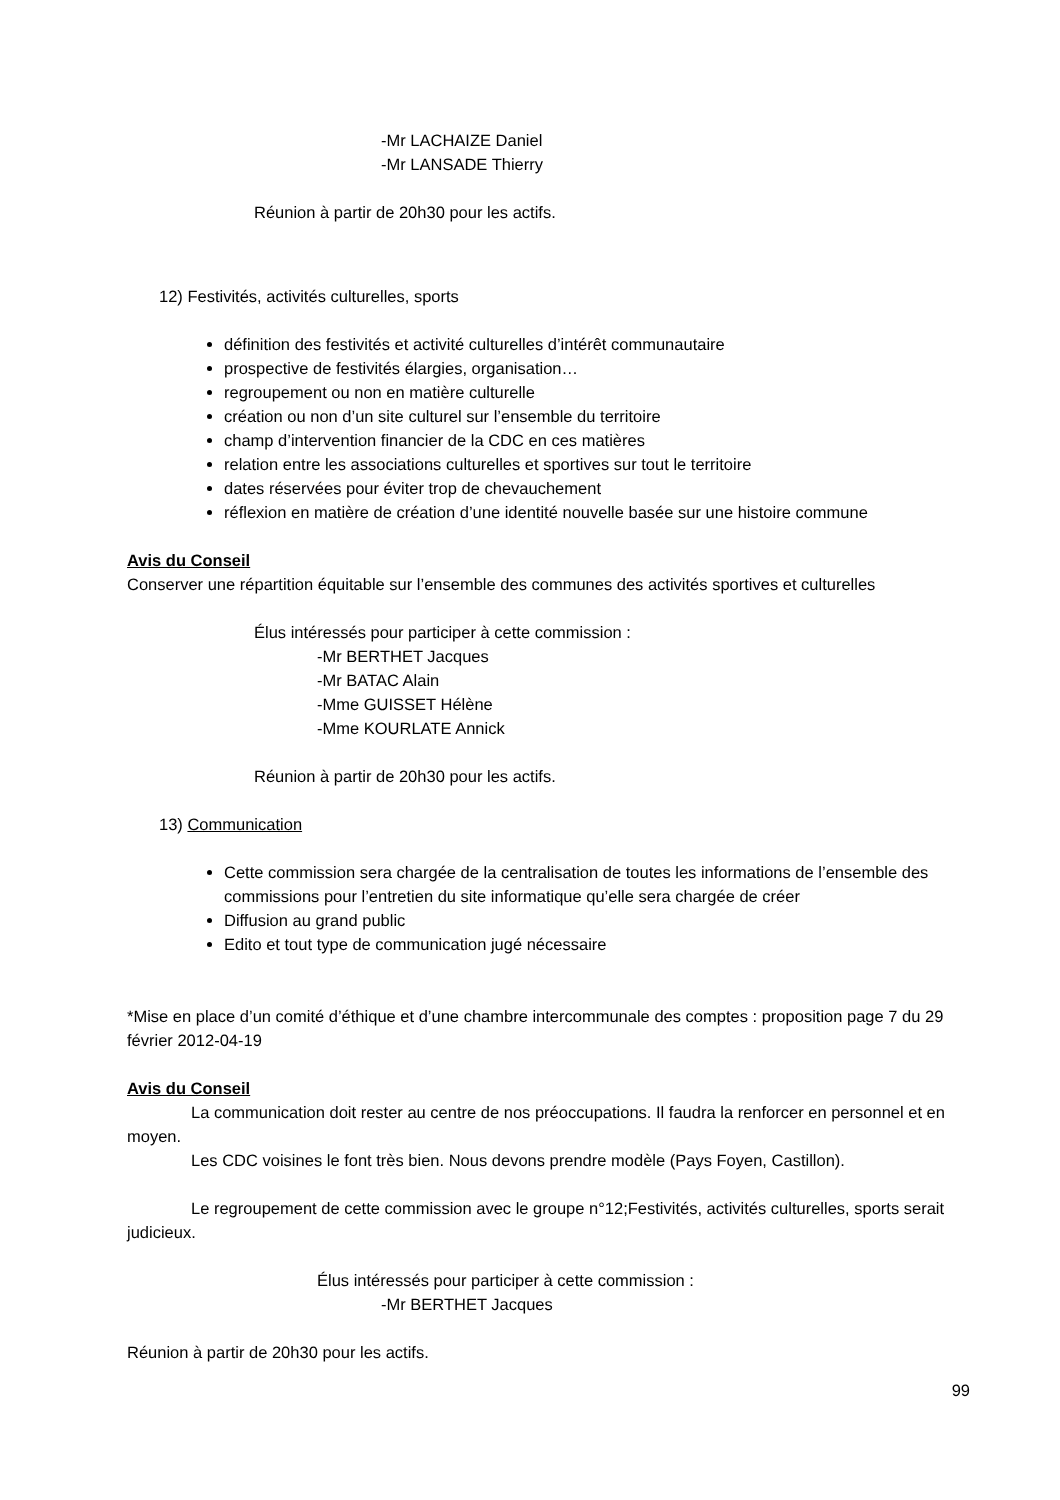-Mr LACHAIZE Daniel
-Mr LANSADE Thierry
Réunion à partir de 20h30 pour les actifs.
12) Festivités, activités culturelles, sports
définition des festivités et activité culturelles d’intérêt communautaire
prospective de festivités élargies, organisation…
regroupement ou non en matière culturelle
création ou non d’un site culturel sur l’ensemble du territoire
champ d’intervention financier de la CDC en ces matières
relation entre les associations culturelles et sportives sur tout le territoire
dates réservées pour éviter trop de chevauchement
réflexion en matière de création d’une identité nouvelle basée sur une histoire commune
Avis du Conseil
Conserver une répartition équitable sur l’ensemble des communes des activités sportives et culturelles
Élus intéressés pour participer à cette commission :
-Mr BERTHET Jacques
-Mr BATAC Alain
-Mme GUISSET Hélène
-Mme KOURLATE Annick
Réunion à partir de 20h30 pour les actifs.
13) Communication
Cette commission sera chargée de la centralisation de toutes les informations de l’ensemble des commissions pour l’entretien du site informatique qu’elle sera chargée de créer
Diffusion au grand public
Edito et tout type de communication jugé nécessaire
*Mise en place d’un comité d’éthique et d’une chambre intercommunale des comptes : proposition page 7 du 29 février 2012-04-19
Avis du Conseil
La communication doit rester au centre de nos préoccupations. Il faudra la renforcer en personnel et en moyen.
Les CDC voisines le font très bien. Nous devons prendre modèle (Pays Foyen, Castillon).
Le regroupement de cette commission avec le groupe n°12;Festivités, activités culturelles, sports serait judicieux.
Élus intéressés pour participer à cette commission :
-Mr BERTHET Jacques
Réunion à partir de 20h30 pour les actifs.
99